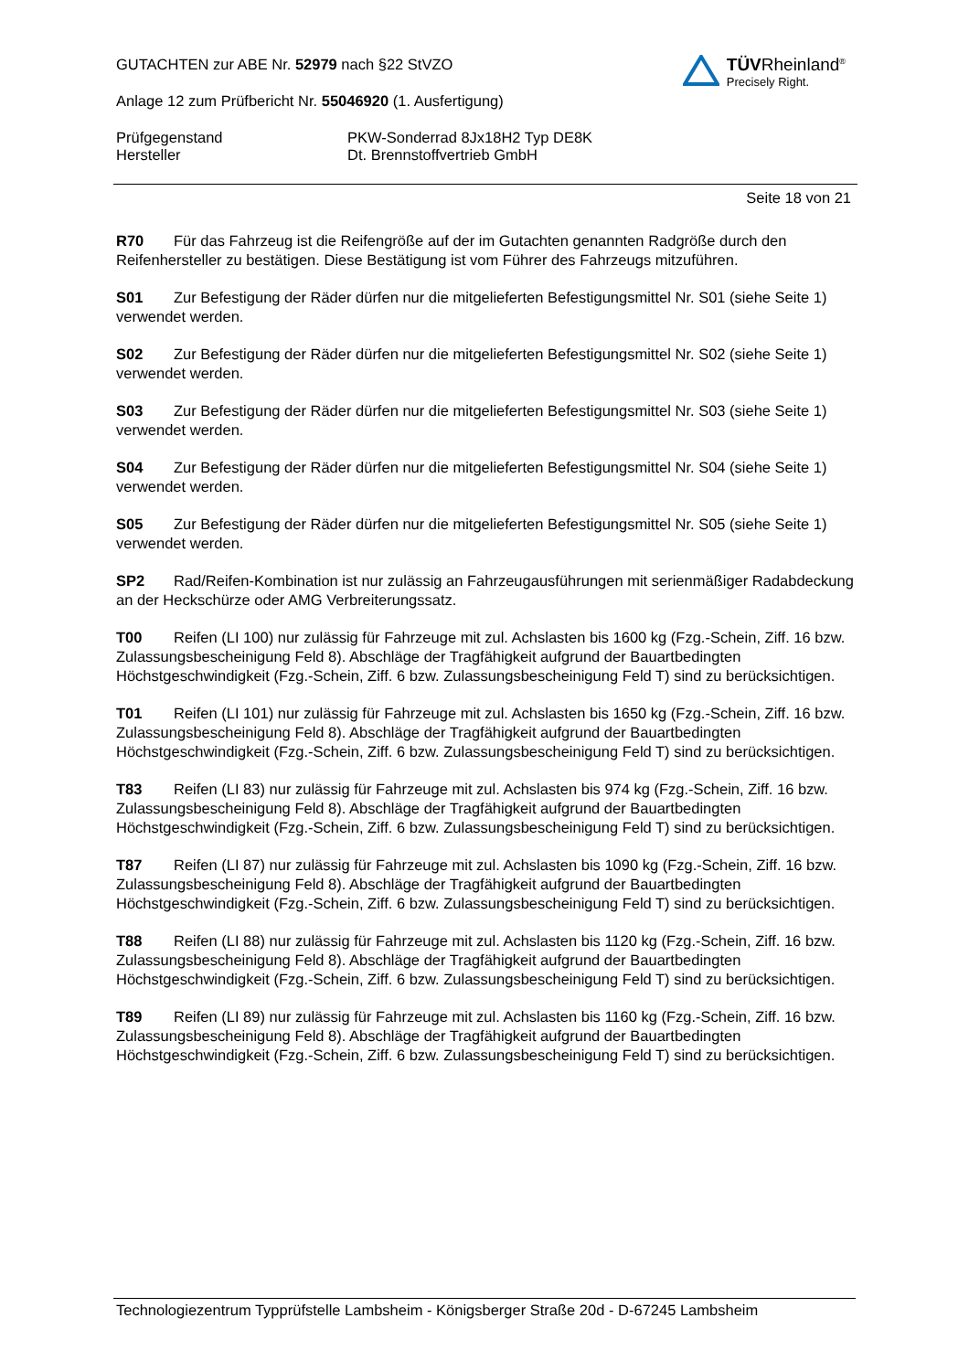GUTACHTEN zur ABE Nr. 52979 nach §22 StVZO
Anlage 12 zum Prüfbericht Nr. 55046920 (1. Ausfertigung)
TÜVRheinland<sup>®</sup>
Precisely Right.
Prüfgegenstand PKW-Sonderrad 8Jx18H2 Typ DE8K
Hersteller Dt. Brennstoffvertrieb GmbH
Seite 18 von 21
R70 Für das Fahrzeug ist die Reifengröße auf der im Gutachten genannten Radgröße durch den Reifenhersteller zu bestätigen. Diese Bestätigung ist vom Führer des Fahrzeugs mitzuführen.
S01 Zur Befestigung der Räder dürfen nur die mitgelieferten Befestigungsmittel Nr. S01 (siehe Seite 1) verwendet werden.
S02 Zur Befestigung der Räder dürfen nur die mitgelieferten Befestigungsmittel Nr. S02 (siehe Seite 1) verwendet werden.
S03 Zur Befestigung der Räder dürfen nur die mitgelieferten Befestigungsmittel Nr. S03 (siehe Seite 1) verwendet werden.
S04 Zur Befestigung der Räder dürfen nur die mitgelieferten Befestigungsmittel Nr. S04 (siehe Seite 1) verwendet werden.
S05 Zur Befestigung der Räder dürfen nur die mitgelieferten Befestigungsmittel Nr. S05 (siehe Seite 1) verwendet werden.
SP2 Rad/Reifen-Kombination ist nur zulässig an Fahrzeugausführungen mit serienmäßiger Radabdeckung an der Heckschürze oder AMG Verbreiterungssatz.
T00 Reifen (LI 100) nur zulässig für Fahrzeuge mit zul. Achslasten bis 1600 kg (Fzg.-Schein, Ziff. 16 bzw. Zulassungsbescheinigung Feld 8). Abschläge der Tragfähigkeit aufgrund der Bauartbedingten Höchstgeschwindigkeit (Fzg.-Schein, Ziff. 6 bzw. Zulassungsbescheinigung Feld T) sind zu berücksichtigen.
T01 Reifen (LI 101) nur zulässig für Fahrzeuge mit zul. Achslasten bis 1650 kg (Fzg.-Schein, Ziff. 16 bzw. Zulassungsbescheinigung Feld 8). Abschläge der Tragfähigkeit aufgrund der Bauartbedingten Höchstgeschwindigkeit (Fzg.-Schein, Ziff. 6 bzw. Zulassungsbescheinigung Feld T) sind zu berücksichtigen.
T83 Reifen (LI 83) nur zulässig für Fahrzeuge mit zul. Achslasten bis 974 kg (Fzg.-Schein, Ziff. 16 bzw. Zulassungsbescheinigung Feld 8). Abschläge der Tragfähigkeit aufgrund der Bauartbedingten Höchstgeschwindigkeit (Fzg.-Schein, Ziff. 6 bzw. Zulassungsbescheinigung Feld T) sind zu berücksichtigen.
T87 Reifen (LI 87) nur zulässig für Fahrzeuge mit zul. Achslasten bis 1090 kg (Fzg.-Schein, Ziff. 16 bzw. Zulassungsbescheinigung Feld 8). Abschläge der Tragfähigkeit aufgrund der Bauartbedingten Höchstgeschwindigkeit (Fzg.-Schein, Ziff. 6 bzw. Zulassungsbescheinigung Feld T) sind zu berücksichtigen.
T88 Reifen (LI 88) nur zulässig für Fahrzeuge mit zul. Achslasten bis 1120 kg (Fzg.-Schein, Ziff. 16 bzw. Zulassungsbescheinigung Feld 8). Abschläge der Tragfähigkeit aufgrund der Bauartbedingten Höchstgeschwindigkeit (Fzg.-Schein, Ziff. 6 bzw. Zulassungsbescheinigung Feld T) sind zu berücksichtigen.
T89 Reifen (LI 89) nur zulässig für Fahrzeuge mit zul. Achslasten bis 1160 kg (Fzg.-Schein, Ziff. 16 bzw. Zulassungsbescheinigung Feld 8). Abschläge der Tragfähigkeit aufgrund der Bauartbedingten Höchstgeschwindigkeit (Fzg.-Schein, Ziff. 6 bzw. Zulassungsbescheinigung Feld T) sind zu berücksichtigen.
Technologiezentrum Typprüfstelle Lambsheim - Königsberger Straße 20d - D-67245 Lambsheim